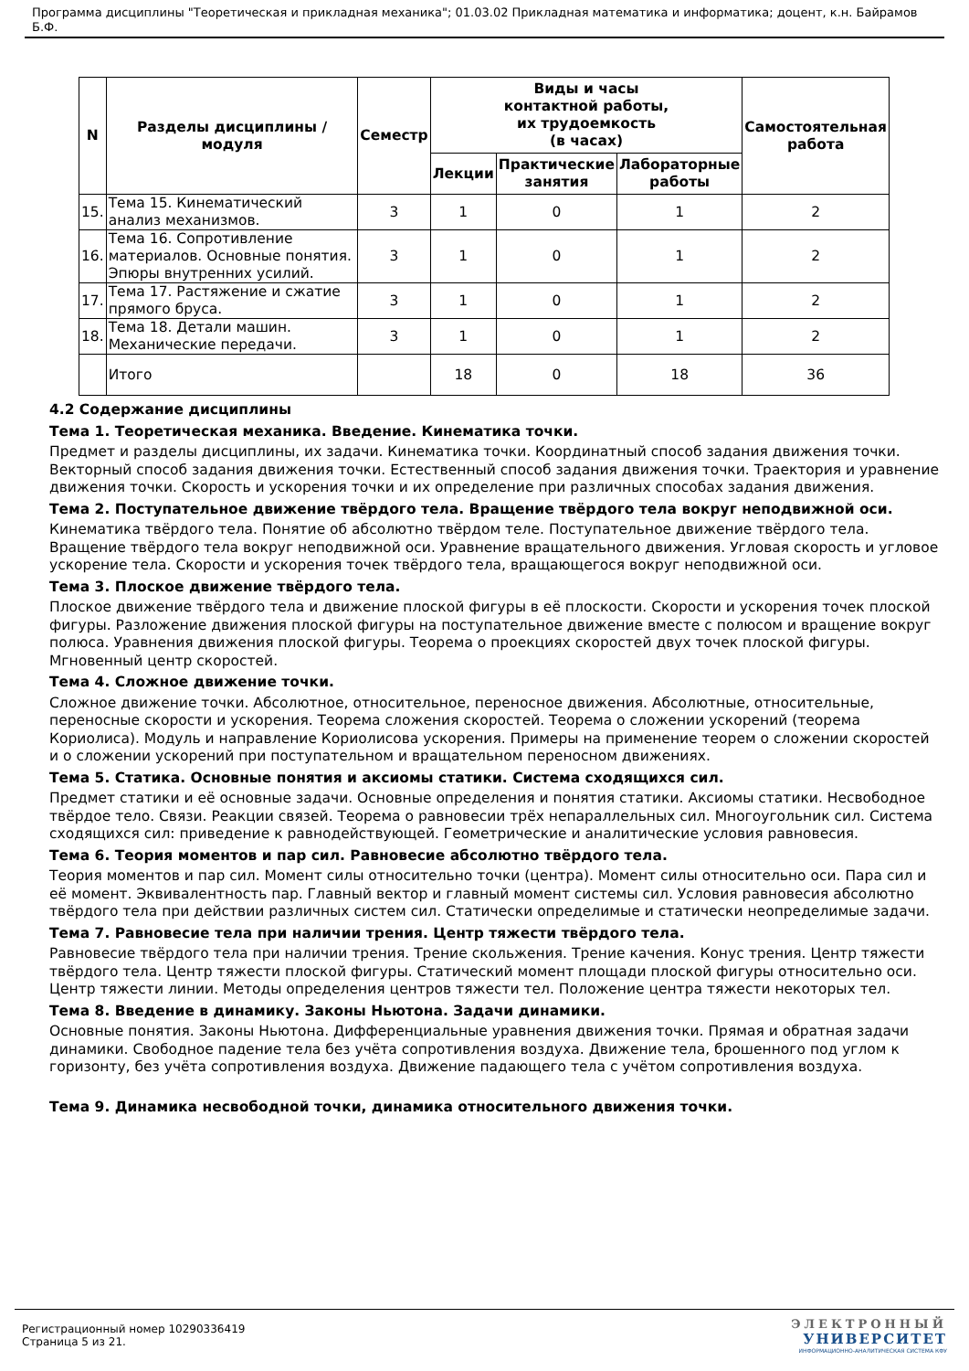Программа дисциплины "Теоретическая и прикладная механика"; 01.03.02 Прикладная математика и информатика; доцент, к.н. Байрамов Б.Ф.
| N | Разделы дисциплины / модуля | Семестр | Виды и часы контактной работы, их трудоемкость (в часах) | | | Самостоятельная работа |
| --- | --- | --- | --- | --- | --- | --- |
| | | | Лекции | Практические занятия | Лабораторные работы | |
| 15. | Тема 15. Кинематический анализ механизмов. | 3 | 1 | 0 | 1 | 2 |
| 16. | Тема 16. Сопротивление материалов. Основные понятия. Эпюры внутренних усилий. | 3 | 1 | 0 | 1 | 2 |
| 17. | Тема 17. Растяжение и сжатие прямого бруса. | 3 | 1 | 0 | 1 | 2 |
| 18. | Тема 18. Детали машин. Механические передачи. | 3 | 1 | 0 | 1 | 2 |
| | Итого | | 18 | 0 | 18 | 36 |
4.2 Содержание дисциплины
Тема 1. Теоретическая механика. Введение. Кинематика точки.
Предмет и разделы дисциплины, их задачи. Кинематика точки. Координатный способ задания движения точки. Векторный способ задания движения точки. Естественный способ задания движения точки. Траектория и уравнение движения точки. Скорость и ускорения точки и их определение при различных способах задания движения.
Тема 2. Поступательное движение твёрдого тела. Вращение твёрдого тела вокруг неподвижной оси.
Кинематика твёрдого тела. Понятие об абсолютно твёрдом теле. Поступательное движение твёрдого тела. Вращение твёрдого тела вокруг неподвижной оси. Уравнение вращательного движения. Угловая скорость и угловое ускорение тела. Скорости и ускорения точек твёрдого тела, вращающегося вокруг неподвижной оси.
Тема 3. Плоское движение твёрдого тела.
Плоское движение твёрдого тела и движение плоской фигуры в её плоскости. Скорости и ускорения точек плоской фигуры. Разложение движения плоской фигуры на поступательное движение вместе с полюсом и вращение вокруг полюса. Уравнения движения плоской фигуры. Теорема о проекциях скоростей двух точек плоской фигуры. Мгновенный центр скоростей.
Тема 4. Сложное движение точки.
Сложное движение точки. Абсолютное, относительное, переносное движения. Абсолютные, относительные, переносные скорости и ускорения. Теорема сложения скоростей. Теорема о сложении ускорений (теорема Кориолиса). Модуль и направление Кориолисова ускорения. Примеры на применение теорем о сложении скоростей и о сложении ускорений при поступательном и вращательном переносном движениях.
Тема 5. Статика. Основные понятия и аксиомы статики. Система сходящихся сил.
Предмет статики и её основные задачи. Основные определения и понятия статики. Аксиомы статики. Несвободное твёрдое тело. Связи. Реакции связей. Теорема о равновесии трёх непараллельных сил. Многоугольник сил. Система сходящихся сил: приведение к равнодействующей. Геометрические и аналитические условия равновесия.
Тема 6. Теория моментов и пар сил. Равновесие абсолютно твёрдого тела.
Теория моментов и пар сил. Момент силы относительно точки (центра). Момент силы относительно оси. Пара сил и её момент. Эквивалентность пар. Главный вектор и главный момент системы сил. Условия равновесия абсолютно твёрдого тела при действии различных систем сил. Статически определимые и статически неопределимые задачи.
Тема 7. Равновесие тела при наличии трения. Центр тяжести твёрдого тела.
Равновесие твёрдого тела при наличии трения. Трение скольжения. Трение качения. Конус трения. Центр тяжести твёрдого тела. Центр тяжести плоской фигуры. Статический момент площади плоской фигуры относительно оси. Центр тяжести линии. Методы определения центров тяжести тел. Положение центра тяжести некоторых тел.
Тема 8. Введение в динамику. Законы Ньютона. Задачи динамики.
Основные понятия. Законы Ньютона. Дифференциальные уравнения движения точки. Прямая и обратная задачи динамики. Свободное падение тела без учёта сопротивления воздуха. Движение тела, брошенного под углом к горизонту, без учёта сопротивления воздуха. Движение падающего тела с учётом сопротивления воздуха.
Тема 9. Динамика несвободной точки, динамика относительного движения точки.
Регистрационный номер 10290336419
Страница 5 из 21.
ЭЛЕКТРОННЫЙ
УНИВЕРСИТЕТ
ИНФОРМАЦИОННО-АНАЛИТИЧЕСКАЯ СИСТЕМА КФУ